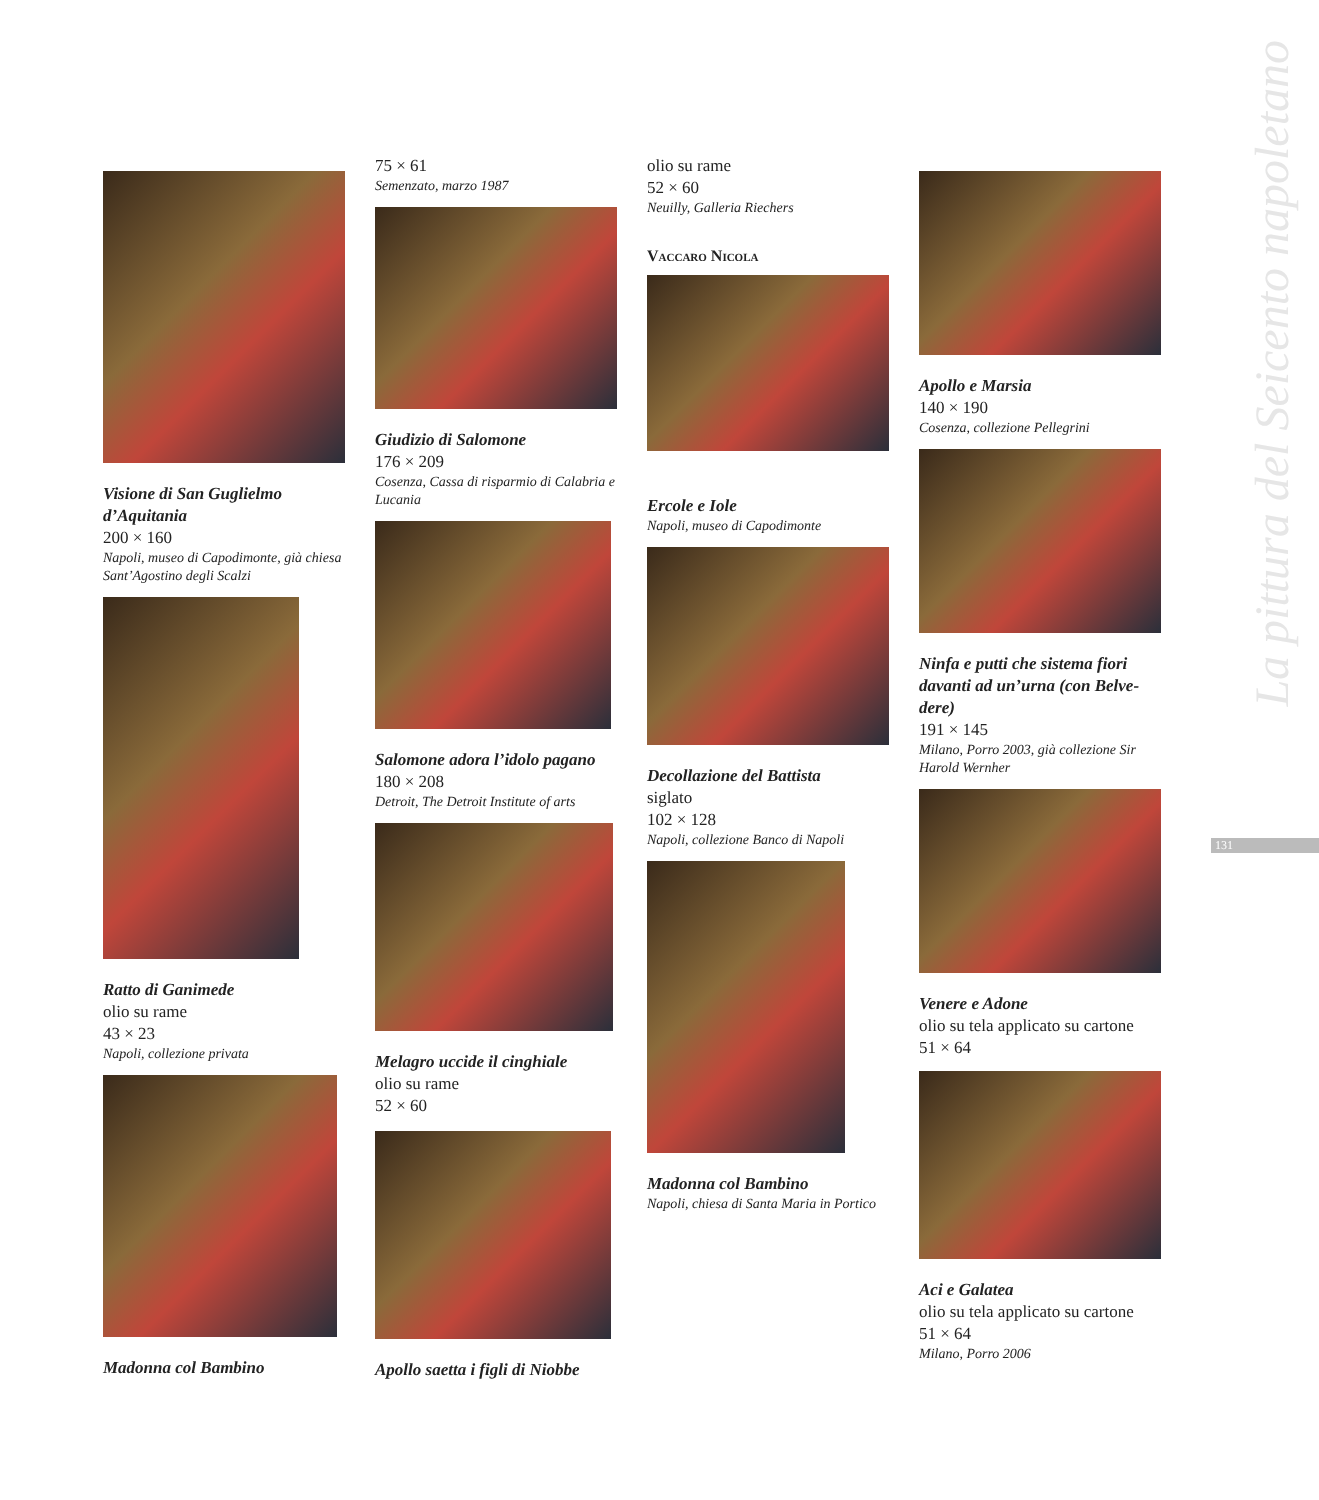La pittura del Seicento napoletano
131
Visione di San Guglielmo d’Aquitania
200 × 160
Napoli, museo di Capodimonte, già chiesa Sant’Agostino degli Scalzi
Ratto di Ganimede
olio su rame
43 × 23
Napoli, collezione privata
Madonna col Bambino
75 × 61
Semenzato, marzo 1987
Giudizio di Salomone
176 × 209
Cosenza, Cassa di risparmio di Calabria e Lucania
Salomone adora l’idolo pagano
180 × 208
Detroit, The Detroit Institute of arts
Melagro uccide il cinghiale
olio su rame
52 × 60
Apollo saetta i figli di Niobbe
olio su rame
52 × 60
Neuilly, Galleria Riechers
Vaccaro Nicola
Ercole e Iole
Napoli, museo di Capodimonte
Decollazione del Battista
siglato
102 × 128
Napoli, collezione Banco di Napoli
Madonna col Bambino
Napoli, chiesa di Santa Maria in Portico
Apollo e Marsia
140 × 190
Cosenza, collezione Pellegrini
Ninfa e putti che sistema fiori davanti ad un’urna (con Belve-dere)
191 × 145
Milano, Porro 2003, già collezione Sir Harold Wernher
Venere e Adone
olio su tela applicato su cartone
51 × 64
Aci e Galatea
olio su tela applicato su cartone
51 × 64
Milano, Porro 2006